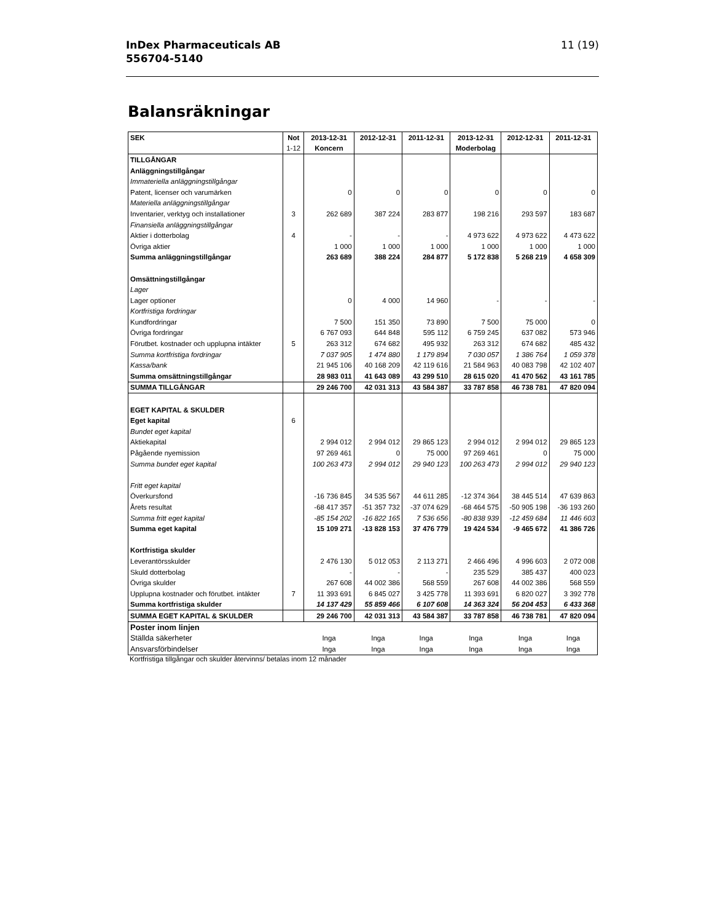InDex Pharmaceuticals AB
556704-5140
11 (19)
Balansräkningar
| SEK | Not | 2013-12-31 | 2012-12-31 | 2011-12-31 | 2013-12-31 | 2012-12-31 | 2011-12-31 |
| --- | --- | --- | --- | --- | --- | --- | --- |
| | 1-12 | Koncern | | | Moderbolag | | |
| TILLGÅNGAR | | | | | | | |
| Anläggningstillgångar | | | | | | | |
| Immateriella anläggningstillgångar | | | | | | | |
| Patent, licenser och varumärken | | 0 | 0 | 0 | 0 | 0 | 0 |
| Materiella anläggningstillgångar | | | | | | | |
| Inventarier, verktyg och installationer | 3 | 262 689 | 387 224 | 283 877 | 198 216 | 293 597 | 183 687 |
| Finansiella anläggningstillgångar | | | | | | | |
| Aktier i dotterbolag | 4 | - | - | - | 4 973 622 | 4 973 622 | 4 473 622 |
| Övriga aktier | | 1 000 | 1 000 | 1 000 | 1 000 | 1 000 | 1 000 |
| Summa anläggningstillgångar | | 263 689 | 388 224 | 284 877 | 5 172 838 | 5 268 219 | 4 658 309 |
| Omsättningstillgångar | | | | | | | |
| Lager | | | | | | | |
| Lager optioner | | 0 | 4 000 | 14 960 | - | - | - |
| Kortfristiga fordringar | | | | | | | |
| Kundfordringar | | 7 500 | 151 350 | 73 890 | 7 500 | 75 000 | 0 |
| Övriga fordringar | | 6 767 093 | 644 848 | 595 112 | 6 759 245 | 637 082 | 573 946 |
| Förutbet. kostnader och upplupna intäkter | 5 | 263 312 | 674 682 | 495 932 | 263 312 | 674 682 | 485 432 |
| Summa kortfristiga fordringar | | 7 037 905 | 1 474 880 | 1 179 894 | 7 030 057 | 1 386 764 | 1 059 378 |
| Kassa/bank | | 21 945 106 | 40 168 209 | 42 119 616 | 21 584 963 | 40 083 798 | 42 102 407 |
| Summa omsättningstillgångar | | 28 983 011 | 41 643 089 | 43 299 510 | 28 615 020 | 41 470 562 | 43 161 785 |
| SUMMA TILLGÅNGAR | | 29 246 700 | 42 031 313 | 43 584 387 | 33 787 858 | 46 738 781 | 47 820 094 |
| EGET KAPITAL & SKULDER | | | | | | | |
| Eget kapital | 6 | | | | | | |
| Bundet eget kapital | | | | | | | |
| Aktiekapital | | 2 994 012 | 2 994 012 | 29 865 123 | 2 994 012 | 2 994 012 | 29 865 123 |
| Pågående nyemission | | 97 269 461 | 0 | 75 000 | 97 269 461 | 0 | 75 000 |
| Summa bundet eget kapital | | 100 263 473 | 2 994 012 | 29 940 123 | 100 263 473 | 2 994 012 | 29 940 123 |
| Fritt eget kapital | | | | | | | |
| Överkursfond | | -16 736 845 | 34 535 567 | 44 611 285 | -12 374 364 | 38 445 514 | 47 639 863 |
| Årets resultat | | -68 417 357 | -51 357 732 | -37 074 629 | -68 464 575 | -50 905 198 | -36 193 260 |
| Summa fritt eget kapital | | -85 154 202 | -16 822 165 | 7 536 656 | -80 838 939 | -12 459 684 | 11 446 603 |
| Summa eget kapital | | 15 109 271 | -13 828 153 | 37 476 779 | 19 424 534 | -9 465 672 | 41 386 726 |
| Kortfristiga skulder | | | | | | | |
| Leverantörsskulder | | 2 476 130 | 5 012 053 | 2 113 271 | 2 466 496 | 4 996 603 | 2 072 008 |
| Skuld dotterbolag | | - | - | - | 235 529 | 385 437 | 400 023 |
| Övriga skulder | | 267 608 | 44 002 386 | 568 559 | 267 608 | 44 002 386 | 568 559 |
| Upplupna kostnader och förutbet. intäkter | 7 | 11 393 691 | 6 845 027 | 3 425 778 | 11 393 691 | 6 820 027 | 3 392 778 |
| Summa kortfristiga skulder | | 14 137 429 | 55 859 466 | 6 107 608 | 14 363 324 | 56 204 453 | 6 433 368 |
| SUMMA EGET KAPITAL & SKULDER | | 29 246 700 | 42 031 313 | 43 584 387 | 33 787 858 | 46 738 781 | 47 820 094 |
| Poster inom linjen | | | | | | | |
| Ställda säkerheter | | Inga | Inga | Inga | Inga | Inga | Inga |
| Ansvarsförbindelser | | Inga | Inga | Inga | Inga | Inga | Inga |
Kortfristiga tillgångar och skulder återvinns/ betalas inom 12 månader